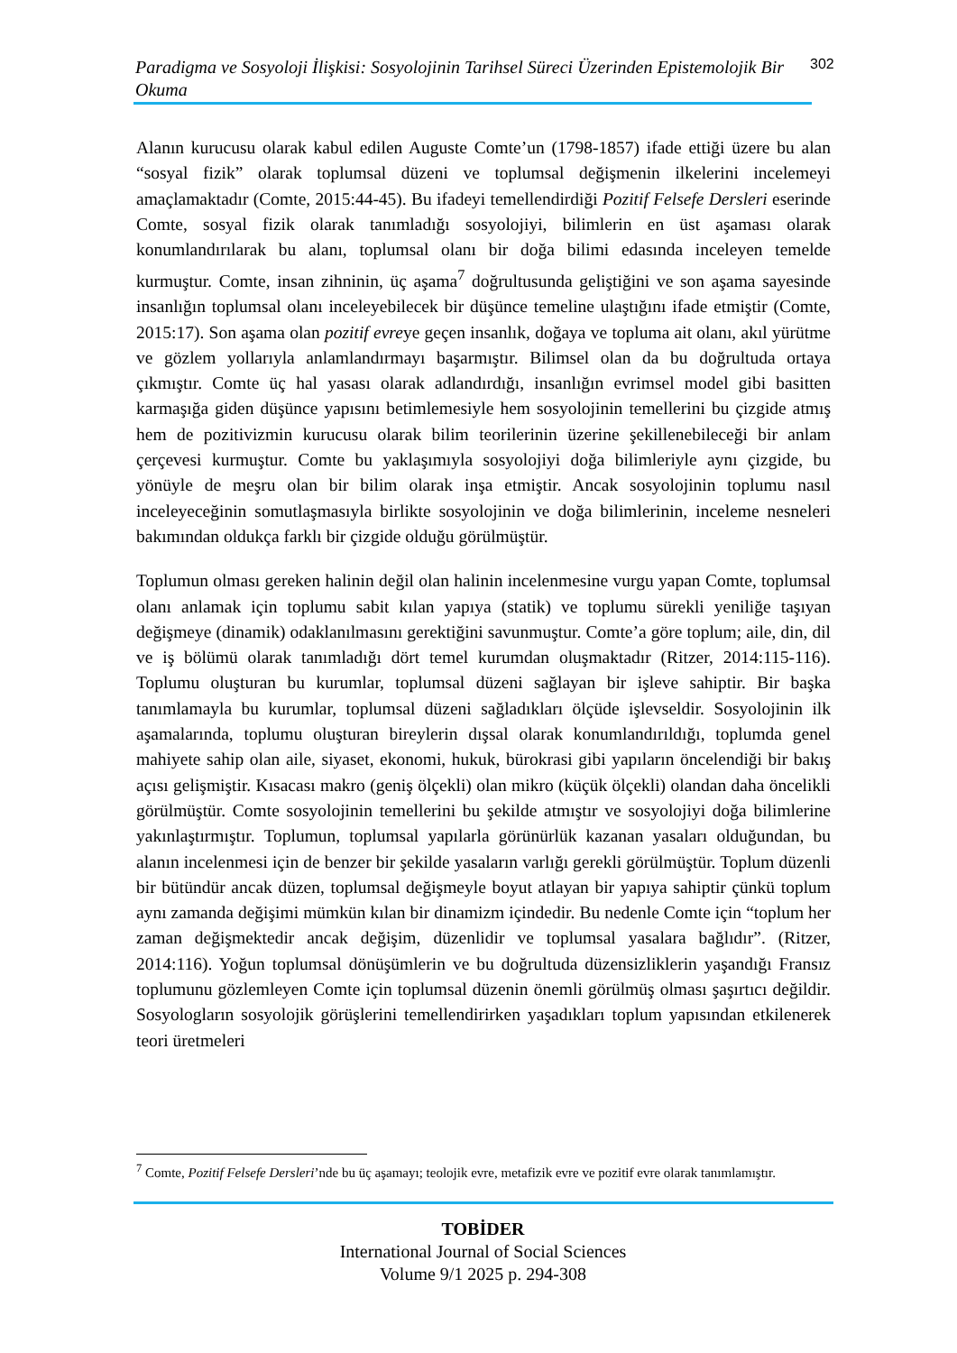Paradigma ve Sosyoloji İlişkisi: Sosyolojinin Tarihsel Süreci Üzerinden Epistemolojik Bir Okuma 302
Alanın kurucusu olarak kabul edilen Auguste Comte’un (1798-1857) ifade ettiği üzere bu alan “sosyal fizik” olarak toplumsal düzeni ve toplumsal değişmenin ilkelerini incelemeyi amaçlamaktadır (Comte, 2015:44-45). Bu ifadeyi temellendirdiği Pozitif Felsefe Dersleri eserinde Comte, sosyal fizik olarak tanımladığı sosyolojiyi, bilimlerin en üst aşaması olarak konumlandırılarak bu alanı, toplumsal olanı bir doğa bilimi edasında inceleyen temelde kurmuştur. Comte, insan zihninin, üç aşama<sup>7</sup> doğrultusunda geliştiğini ve son aşama sayesinde insanlığın toplumsal olanı inceleyebilecek bir düşünce temeline ulaştığını ifade etmiştir (Comte, 2015:17). Son aşama olan pozitif evreye geçen insanlık, doğaya ve topluma ait olanı, akıl yürütme ve gözlem yollarıyla anlamlandırmayı başarmıştır. Bilimsel olan da bu doğrultuda ortaya çıkmıştır. Comte üç hal yasası olarak adlandırdığı, insanlığın evrimsel model gibi basitten karmaşığa giden düşünce yapısını betimlemesiyle hem sosyolojinin temellerini bu çizgide atmış hem de pozitivizmin kurucusu olarak bilim teorilerinin üzerine şekillenebileceği bir anlam çerçevesi kurmuştur. Comte bu yaklaşımıyla sosyolojiyi doğa bilimleriyle aynı çizgide, bu yönüyle de meşru olan bir bilim olarak inşa etmiştir. Ancak sosyolojinin toplumu nasıl inceleyeceğinin somutlaşmasıyla birlikte sosyolojinin ve doğa bilimlerinin, inceleme nesneleri bakımından oldukça farklı bir çizgide olduğu görülmüştür.
Toplumun olması gereken halinin değil olan halinin incelenmesine vurgu yapan Comte, toplumsal olanı anlamak için toplumu sabit kılan yapıya (statik) ve toplumu sürekli yeniliğe taşıyan değişmeye (dinamik) odaklanılmasını gerektiğini savunmuştur. Comte’a göre toplum; aile, din, dil ve iş bölümü olarak tanımladığı dört temel kurumdan oluşmaktadır (Ritzer, 2014:115-116). Toplumu oluşturan bu kurumlar, toplumsal düzeni sağlayan bir işleve sahiptir. Bir başka tanımlamayla bu kurumlar, toplumsal düzeni sağladıkları ölçüde işlevseldir. Sosyolojinin ilk aşamalarında, toplumu oluşturan bireylerin dışsal olarak konumlandırıldığı, toplumda genel mahiyete sahip olan aile, siyaset, ekonomi, hukuk, bürokrasi gibi yapıların öncelendiği bir bakış açısı gelişmiştir. Kısacası makro (geniş ölçekli) olan mikro (küçük ölçekli) olandan daha öncelikli görülmüştür. Comte sosyolojinin temellerini bu şekilde atmıştır ve sosyolojiyi doğa bilimlerine yakınlaştırmıştır. Toplumun, toplumsal yapılarla görünürlük kazanan yasaları olduğundan, bu alanın incelenmesi için de benzer bir şekilde yasaların varlığı gerekli görülmüştür. Toplum düzenli bir bütündür ancak düzen, toplumsal değişmeyle boyut atlayan bir yapıya sahiptir çünkü toplum aynı zamanda değişimi mümkün kılan bir dinamizm içindedir. Bu nedenle Comte için “toplum her zaman değişmektedir ancak değişim, düzenlidir ve toplumsal yasalara bağlıdır”. (Ritzer, 2014:116). Yoğun toplumsal dönüşümlerin ve bu doğrultuda düzensizliklerin yaşandığı Fransız toplumunu gözlemleyen Comte için toplumsal düzenin önemli görülmüş olması şaşırtıcı değildir. Sosyologların sosyolojik görüşlerini temellendirirken yaşadıkları toplum yapısından etkilenerek teori üretmeleri
<sup>7</sup> Comte, Pozitif Felsefe Dersleri’nde bu üç aşamayı; teolojik evre, metafizik evre ve pozitif evre olarak tanımlamıştır.
TOBİDER
International Journal of Social Sciences
Volume 9/1 2025 p. 294-308